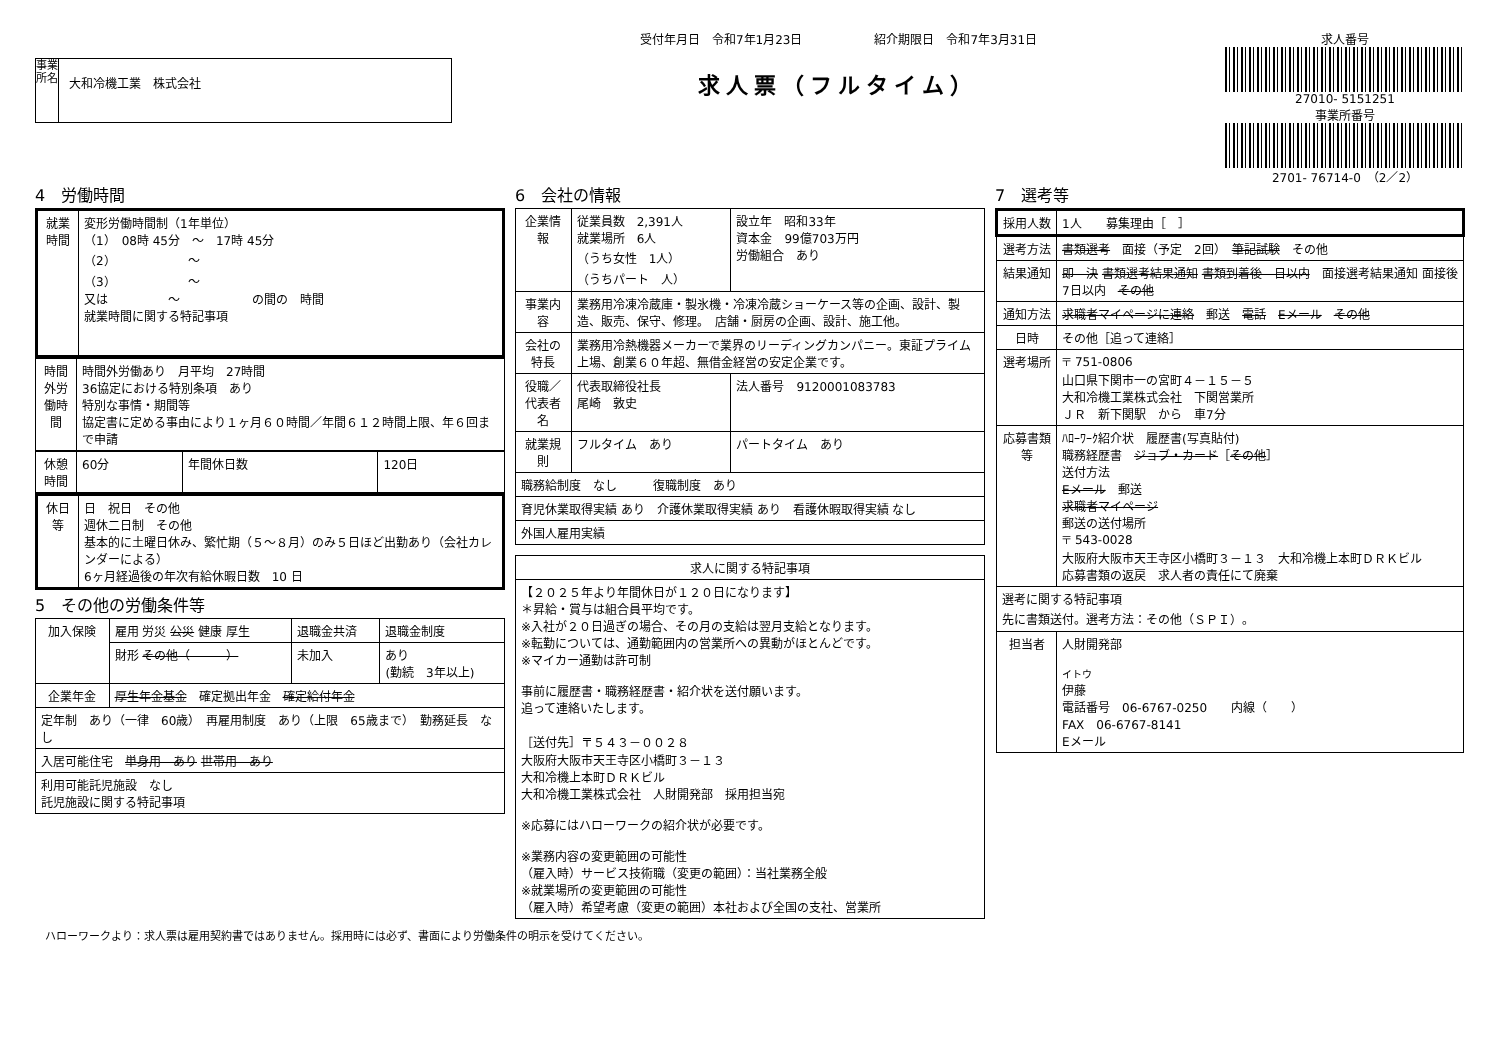事業所名
大和冷機工業　株式会社
受付年月日　令和7年1月23日　　　　　　紹介期限日　令和7年3月31日
求人票（フルタイム）
求人番号
27010- 5151251
事業所番号
2701- 76714-0　（2／2）
4　労働時間
| 就業時間 | 変形労働時間制（1年単位） （1） 08時 45分 ～ 17時 45分 （2） ～ （3） ～ 又は ～ の間の 時間 就業時間に関する特記事項 |
| 時間外労働時間 | 時間外労働あり 月平均 27時間 36協定における特別条項 あり 特別な事情・期間等 協定書に定める事由により１ヶ月６０時間／年間６１２時間上限、年６回まで申請 |
| 休憩時間 | 60分 | 年間休日数 | 120日 |
| 休日等 | 日 祝日 その他 週休二日制 その他 基本的に土曜日休み、繁忙期（５～８月）のみ５日ほど出勤あり（会社カレンダーによる） 6ヶ月経過後の年次有給休暇日数 10 日 |
5　その他の労働条件等
| 加入保険 | 雇用 労災 公災 健康 厚生 | 退職金共済 | 退職金制度 |
| | 財形 その他（ ） | 未加入 | あり (勤続 3年以上) |
| 企業年金 | 厚生年金基金 確定拠出年金 確定給付年金 | | |
| 定年制 あり（一律 60歳） 再雇用制度 あり（上限 65歳まで） 勤務延長 なし | | | |
| 入居可能住宅 単身用 あり 世帯用 あり | | | |
| 利用可能託児施設 なし 託児施設に関する特記事項 | | | |
6　会社の情報
| 企業情報 | 従業員数 2,391人 就業場所 6人 （うち女性 1人） （うちパート 人） | 設立年 昭和33年 資本金 99億703万円 労働組合 あり |
| 事業内容 | 業務用冷凍冷蔵庫・製氷機・冷凍冷蔵ショーケース等の企画、設計、製造、販売、保守、修理。 店舗・厨房の企画、設計、施工他。 | |
| 会社の特長 | 業務用冷熱機器メーカーで業界のリーディングカンパニー。東証プライム上場、創業６０年超、無借金経営の安定企業です。 | |
| 役職／代表者名 | 代表取締役社長 尾崎 敦史 | 法人番号 9120001083783 |
| 就業規則 | フルタイム あり | パートタイム あり |
| 職務給制度 なし 復職制度 あり | | |
| 育児休業取得実績 あり 介護休業取得実績 あり 看護休暇取得実績 なし | | |
| 外国人雇用実績 | | |
| 求人に関する特記事項 |
| --- |
| 【２０２５年より年間休日が１２０日になります】 ＊昇給・賞与は組合員平均です。 ※入社が２０日過ぎの場合、その月の支給は翌月支給となります。 ※転勤については、通勤範囲内の営業所への異動がほとんどです。 ※マイカー通勤は許可制 事前に履歴書・職務経歴書・紹介状を送付願います。 追って連絡いたします。 ［送付先］〒５４３－００２８ 大阪府大阪市天王寺区小橋町３－１３ 大和冷機上本町ＤＲＫビル 大和冷機工業株式会社 人財開発部 採用担当宛 ※応募にはハローワークの紹介状が必要です。 ※業務内容の変更範囲の可能性 （雇入時）サービス技術職（変更の範囲）：当社業務全般 ※就業場所の変更範囲の可能性 （雇入時）希望考慮（変更の範囲）本社および全国の支社、営業所 |
7　選考等
| 採用人数 | 1人 募集理由［ ］ |
| 選考方法 | 書類選考 面接（予定 2回） 筆記試験 その他 |
| 結果通知 | 即 決 書類選考結果通知 書類到着後 日以内 面接選考結果通知 面接後 7日以内 その他 |
| 通知方法 | 求職者マイページに連絡 郵送 電話 Eメール その他 |
| 日時 | その他［追って連絡］ |
| 選考場所 | 〒 751-0806 山口県下関市一の宮町４－１５－５ 大和冷機工業株式会社 下関営業所 ＪＲ 新下関駅 から 車7分 |
| 応募書類等 | ﾊﾛｰﾜｰｸ紹介状 履歴書(写真貼付) 職務経歴書 ジョブ・カード ［ その他 ］ 送付方法 Eメール 郵送 求職者マイページ 郵送の送付場所 〒 543-0028 大阪府大阪市天王寺区小橋町３－１３ 大和冷機上本町ＤＲＫビル 応募書類の返戻 求人者の責任にて廃棄 |
| 選考に関する特記事項 先に書類送付。選考方法：その他（ＳＰＩ）。 | |
| 担当者 | 人財開発部 イトウ 伊藤 電話番号 06-6767-0250 内線（ ） FAX 06-6767-8141 Eメール |
ハローワークより：求人票は雇用契約書ではありません。採用時には必ず、書面により労働条件の明示を受けてください。